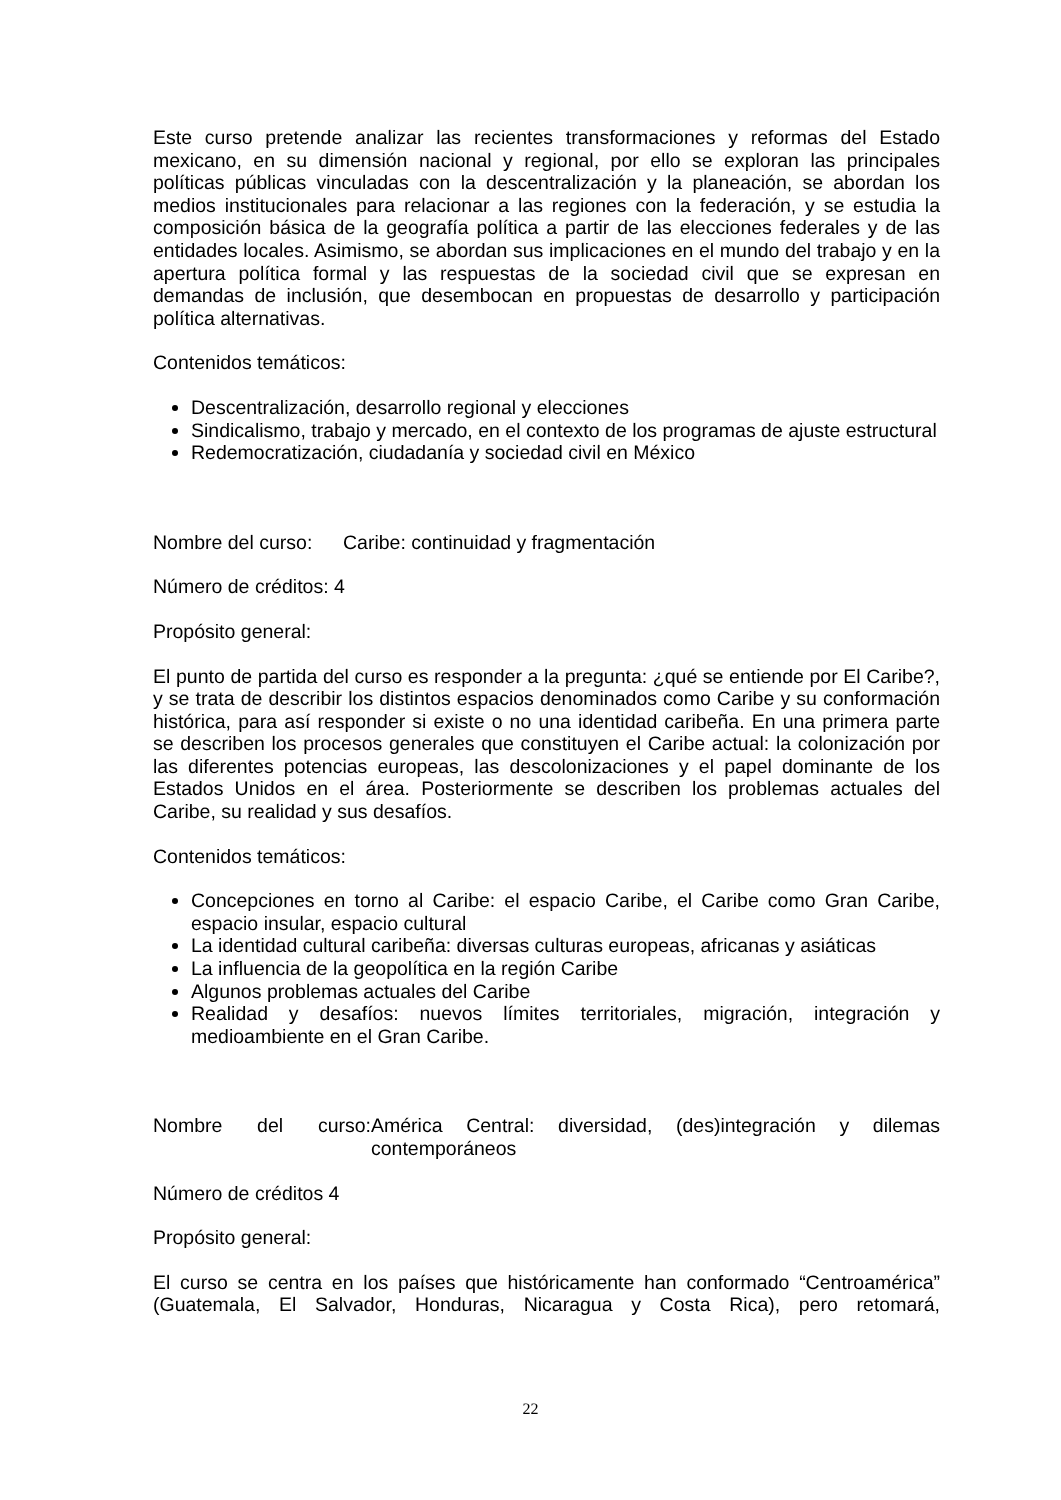Este curso pretende analizar las recientes transformaciones y reformas del Estado mexicano, en su dimensión nacional y regional, por ello se exploran las principales políticas públicas vinculadas con la descentralización y la planeación, se abordan los medios institucionales para relacionar a las regiones con la federación, y se estudia la composición básica de la geografía política a partir de las elecciones federales y de las entidades locales. Asimismo, se abordan sus implicaciones en el mundo del trabajo y en la apertura política formal y las respuestas de la sociedad civil que se expresan en demandas de inclusión, que desembocan en propuestas de desarrollo y participación política alternativas.
Contenidos temáticos:
Descentralización, desarrollo regional y elecciones
Sindicalismo, trabajo y mercado, en el contexto de los programas de ajuste estructural
Redemocratización, ciudadanía y sociedad civil en México
Nombre del curso: Caribe: continuidad y fragmentación
Número de créditos: 4
Propósito general:
El punto de partida del curso es responder a la pregunta: ¿qué se entiende por El Caribe?, y se trata de describir los distintos espacios denominados como Caribe y su conformación histórica, para así responder si existe o no una identidad caribeña. En una primera parte se describen los procesos generales que constituyen el Caribe actual: la colonización por las diferentes potencias europeas, las descolonizaciones y el papel dominante de los Estados Unidos en el área. Posteriormente se describen los problemas actuales del Caribe, su realidad y sus desafíos.
Contenidos temáticos:
Concepciones en torno al Caribe: el espacio Caribe, el Caribe como Gran Caribe, espacio insular, espacio cultural
La identidad cultural caribeña: diversas culturas europeas, africanas y asiáticas
La influencia de la geopolítica en la región Caribe
Algunos problemas actuales del Caribe
Realidad y desafíos: nuevos límites territoriales, migración, integración y medioambiente en el Gran Caribe.
Nombre del curso: América Central: diversidad, (des)integración y dilemas contemporáneos
Número de créditos 4
Propósito general:
El curso se centra en los países que históricamente han conformado “Centroamérica” (Guatemala, El Salvador, Honduras, Nicaragua y Costa Rica), pero retomará,
22